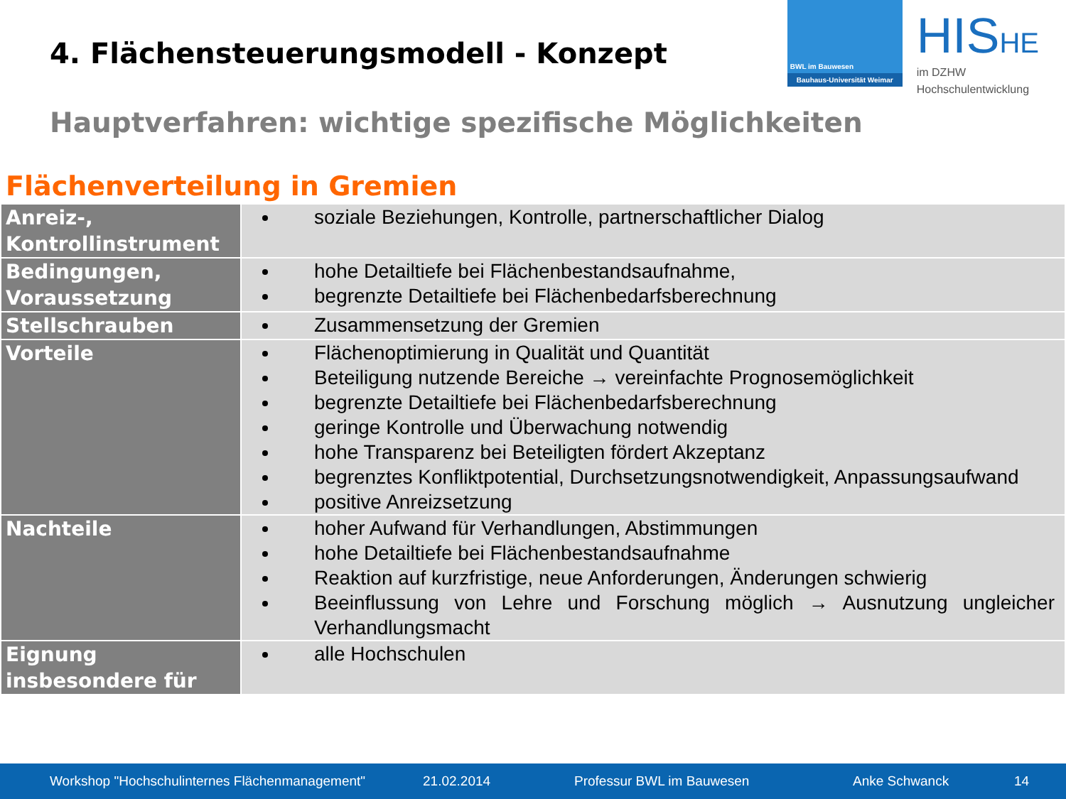4. Flächensteuerungsmodell - Konzept
BWL im Bauwesen
Bauhaus-Universität Weimar
HISHE
im DZHW
Hochschulentwicklung
Hauptverfahren: wichtige spezifische Möglichkeiten
Flächenverteilung in Gremien
| Anreiz-, Kontrollinstrument | soziale Beziehungen, Kontrolle, partnerschaftlicher Dialog |
| Bedingungen, Voraussetzung | hohe Detailtiefe bei Flächenbestandsaufnahme, begrenzte Detailtiefe bei Flächenbedarfsberechnung |
| Stellschrauben | Zusammensetzung der Gremien |
| Vorteile | Flächenoptimierung in Qualität und Quantität Beteiligung nutzende Bereiche → vereinfachte Prognosemöglichkeit begrenzte Detailtiefe bei Flächenbedarfsberechnung geringe Kontrolle und Überwachung notwendig hohe Transparenz bei Beteiligten fördert Akzeptanz begrenztes Konfliktpotential, Durchsetzungsnotwendigkeit, Anpassungsaufwand positive Anreizsetzung |
| Nachteile | hoher Aufwand für Verhandlungen, Abstimmungen hohe Detailtiefe bei Flächenbestandsaufnahme Reaktion auf kurzfristige, neue Anforderungen, Änderungen schwierig Beeinflussung von Lehre und Forschung möglich → Ausnutzung ungleicher Verhandlungsmacht |
| Eignung insbesondere für | alle Hochschulen |
Workshop "Hochschulinternes Flächenmanagement" 21.02.2014 Professur BWL im Bauwesen Anke Schwanck 14